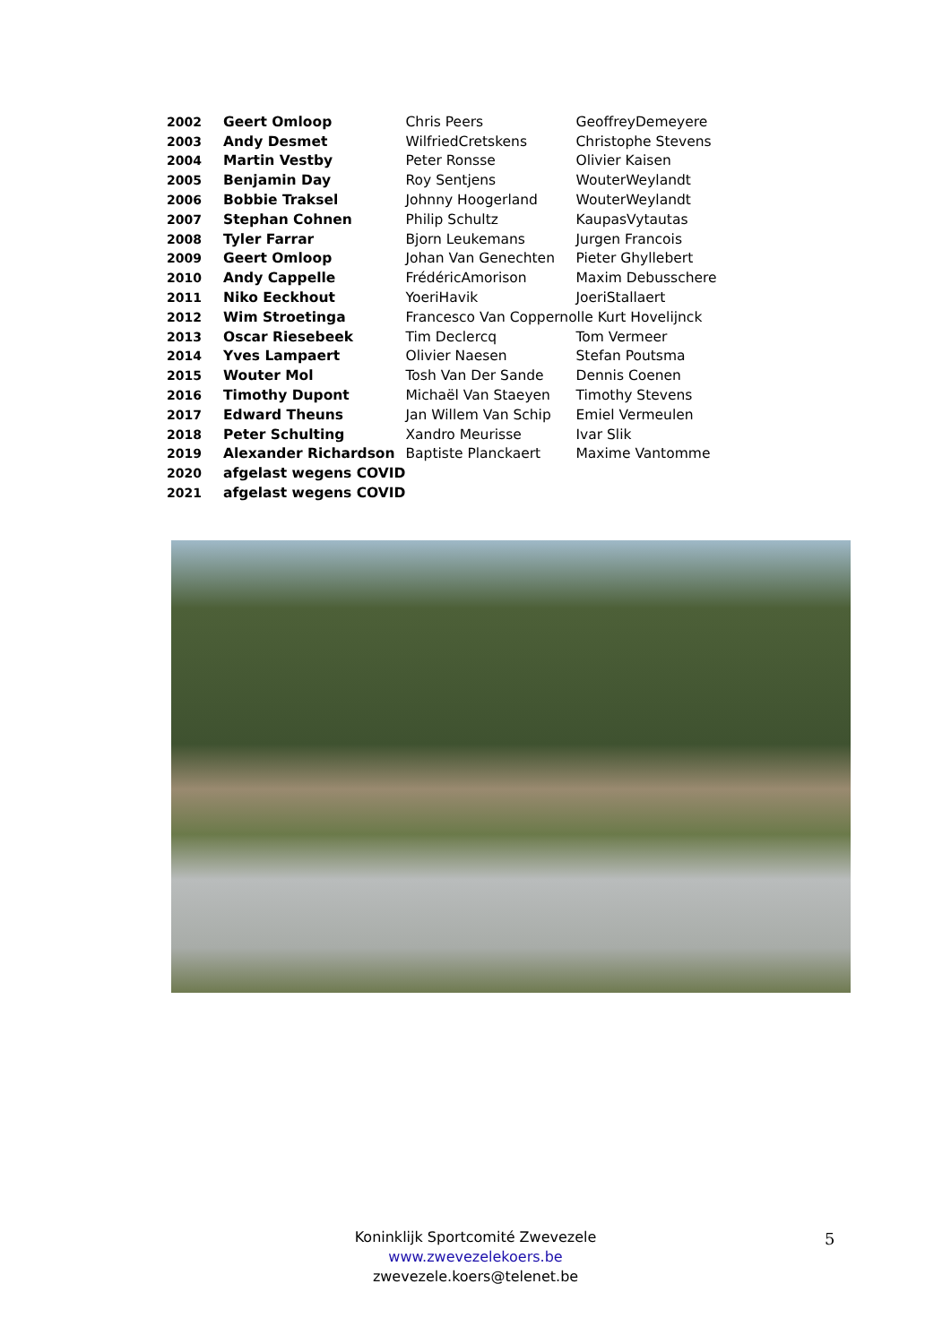| 2002 | Geert Omloop | Chris Peers | GeoffreyDemeyere |
| 2003 | Andy Desmet | WilfriedCretskens | Christophe Stevens |
| 2004 | Martin Vestby | Peter Ronsse | Olivier Kaisen |
| 2005 | Benjamin Day | Roy Sentjens | WouterWeylandt |
| 2006 | Bobbie Traksel | Johnny Hoogerland | WouterWeylandt |
| 2007 | Stephan Cohnen | Philip Schultz | KaupasVytautas |
| 2008 | Tyler Farrar | Bjorn Leukemans | Jurgen Francois |
| 2009 | Geert Omloop | Johan Van Genechten | Pieter Ghyllebert |
| 2010 | Andy Cappelle | FrédéricAmorison | Maxim Debusschere |
| 2011 | Niko Eeckhout | YoeriHavik | JoeriStallaert |
| 2012 | Wim Stroetinga | Francesco Van Coppernolle Kurt Hovelijnck | |
| 2013 | Oscar Riesebeek | Tim Declercq | Tom Vermeer |
| 2014 | Yves Lampaert | Olivier Naesen | Stefan Poutsma |
| 2015 | Wouter Mol | Tosh Van Der Sande | Dennis Coenen |
| 2016 | Timothy Dupont | Michaël Van Staeyen | Timothy Stevens |
| 2017 | Edward Theuns | Jan Willem Van Schip | Emiel Vermeulen |
| 2018 | Peter Schulting | Xandro Meurisse | Ivar Slik |
| 2019 | Alexander Richardson | Baptiste Planckaert | Maxime Vantomme |
| 2020 | afgelast wegens COVID | | |
| 2021 | afgelast wegens COVID | | |
Koninklijk Sportcomité Zwevezele
www.zwevezelekoers.be
zwevezele.koers@telenet.be
5